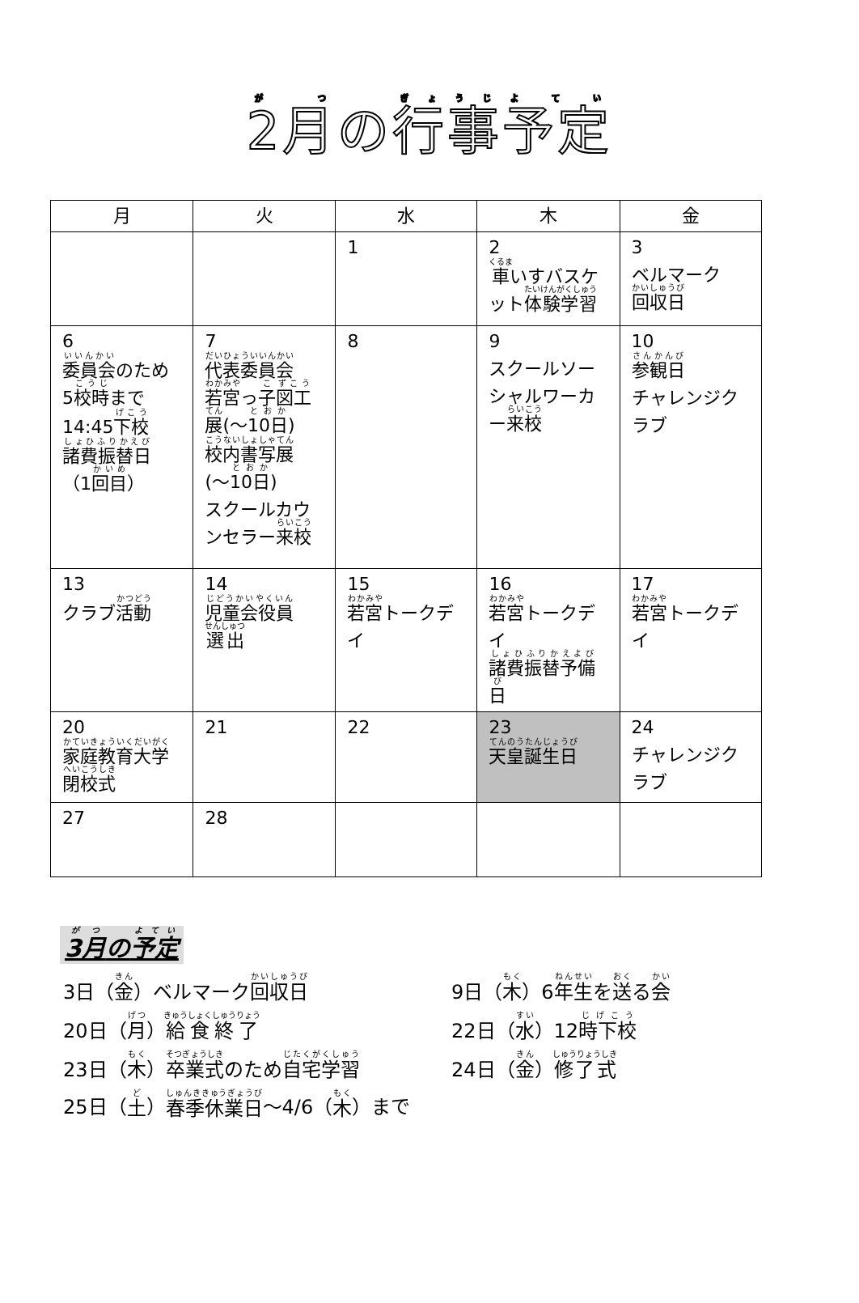2月の行事予定
| 月 | 火 | 水 | 木 | 金 |
| --- | --- | --- | --- | --- |
| | | 1 | 2 車 いすバスケット 体験学習 | 3 ベルマーク 回収日 |
| 6 委員会 のため 5 校時 まで 14:45 下校 諸費振替日 （1 回目 ） | 7 代表委員会 若宮 っ 子 図工 展 (～ 10日 ) 校内書写展 (～ 10日 ) スクールカウンセラー 来校 | 8 | 9 スクールソーシャルワーカー 来校 | 10 参観日 チャレンジクラブ |
| 13 クラブ 活動 | 14 児童会役員 選出 | 15 若宮 トークデイ | 16 若宮 トークデイ 諸費振替予備日 | 17 若宮 トークデイ |
| 20 家庭教育大学 閉校式 | 21 | 22 | 23 天皇誕生日 | 24 チャレンジクラブ |
| 27 | 28 | | | |
3月の予定
3日（金）ベルマーク回収日 9日（木）6年生を送る会
20日（月）給食終了 22日（水）12時下校
23日（木）卒業式のため自宅学習 24日（金）修了式
25日（ 土 ） 春季休業日 ～4/6（ 木 ）まで